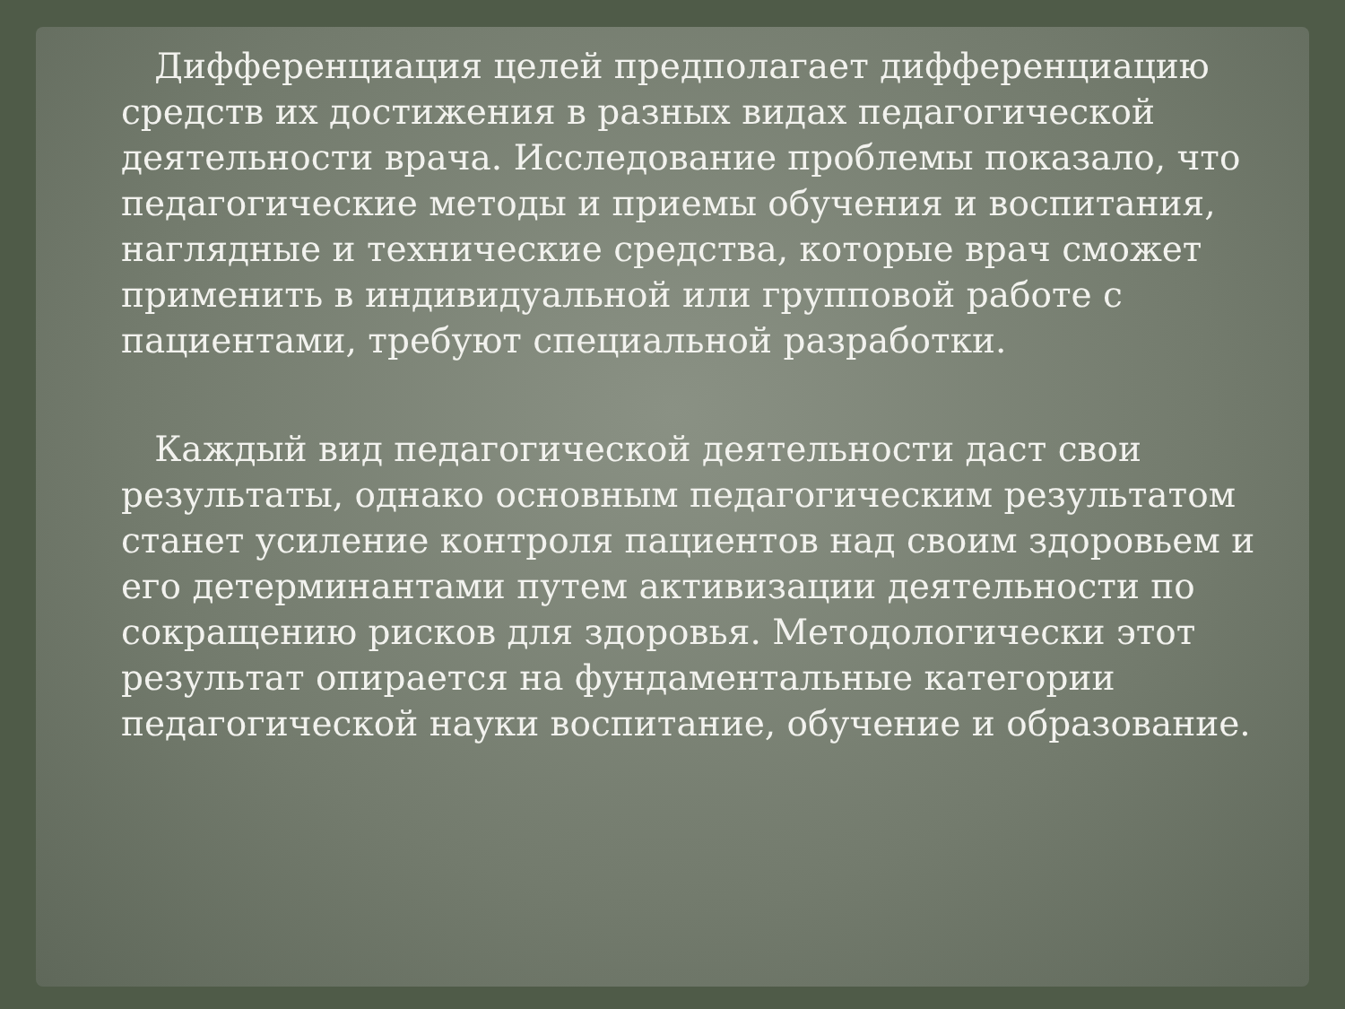Дифференциация целей предполагает дифференциацию средств их достижения в разных видах педагогической деятельности врача. Исследование проблемы показало, что педагогические методы и приемы обучения и воспитания, наглядные и технические средства, которые врач сможет применить в индивидуальной или групповой работе с пациентами, требуют специальной разработки.
Каждый вид педагогической деятельности даст свои результаты, однако основным педагогическим результатом станет усиление контроля пациентов над своим здоровьем и его детерминантами путем активизации деятельности по сокращению рисков для здоровья. Методологически этот результат опирается на фундаментальные категории педагогической науки воспитание, обучение и образование.